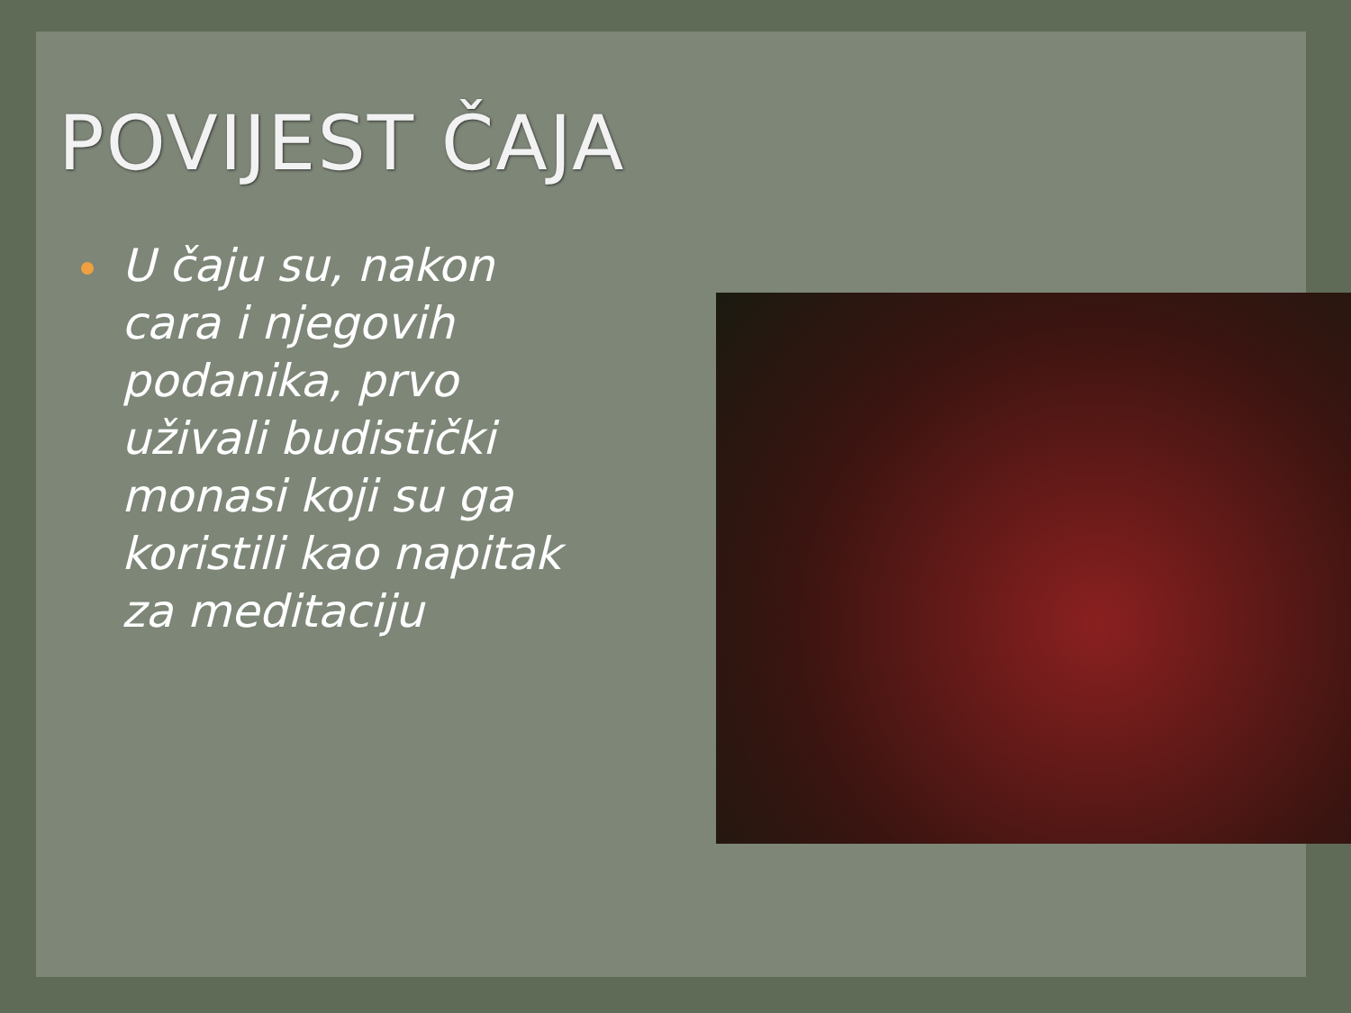POVIJEST ČAJA
U čaju su, nakon cara i njegovih podanika, prvo uživali budistički monasi koji su ga koristili kao napitak za meditaciju